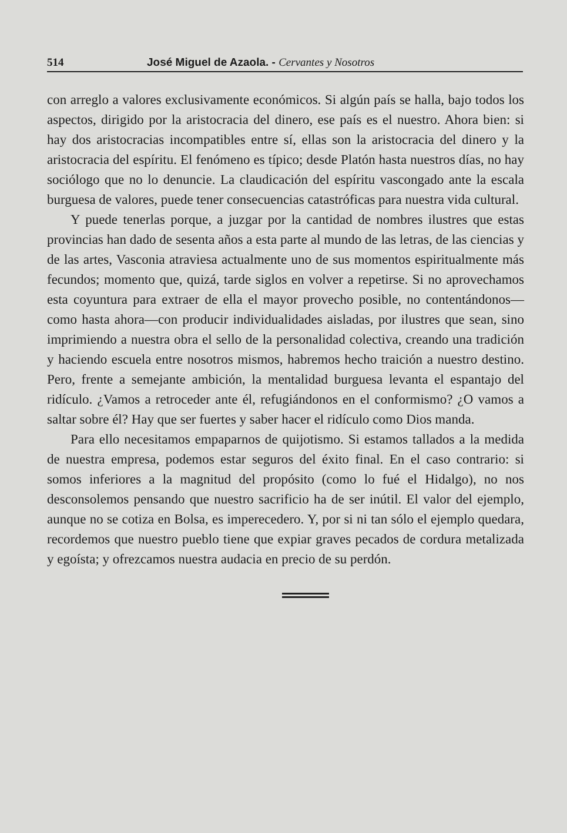514 José Miguel de Azaola. - Cervantes y Nosotros
con arreglo a valores exclusivamente económicos. Si algún país se halla, bajo todos los aspectos, dirigido por la aristocracia del dinero, ese país es el nuestro. Ahora bien: si hay dos aristocracias incompatibles entre sí, ellas son la aristocracia del dinero y la aristocracia del espíritu. El fenómeno es típico; desde Platón hasta nuestros días, no hay sociólogo que no lo denuncie. La claudicación del espíritu vascongado ante la escala burguesa de valores, puede tener consecuencias catastróficas para nuestra vida cultural.
Y puede tenerlas porque, a juzgar por la cantidad de nombres ilustres que estas provincias han dado de sesenta años a esta parte al mundo de las letras, de las ciencias y de las artes, Vasconia atraviesa actualmente uno de sus momentos espiritualmente más fecundos; momento que, quizá, tarde siglos en volver a repetirse. Si no aprovechamos esta coyuntura para extraer de ella el mayor provecho posible, no contentándonos—como hasta ahora—con producir individualidades aisladas, por ilustres que sean, sino imprimiendo a nuestra obra el sello de la personalidad colectiva, creando una tradición y haciendo escuela entre nosotros mismos, habremos hecho traición a nuestro destino. Pero, frente a semejante ambición, la mentalidad burguesa levanta el espantajo del ridículo. ¿Vamos a retroceder ante él, refugiándonos en el conformismo? ¿O vamos a saltar sobre él? Hay que ser fuertes y saber hacer el ridículo como Dios manda.
Para ello necesitamos empaparnos de quijotismo. Si estamos tallados a la medida de nuestra empresa, podemos estar seguros del éxito final. En el caso contrario: si somos inferiores a la magnitud del propósito (como lo fué el Hidalgo), no nos desconsolemos pensando que nuestro sacrificio ha de ser inútil. El valor del ejemplo, aunque no se cotiza en Bolsa, es imperecedero. Y, por si ni tan sólo el ejemplo quedara, recordemos que nuestro pueblo tiene que expiar graves pecados de cordura metalizada y egoísta; y ofrezcamos nuestra audacia en precio de su perdón.